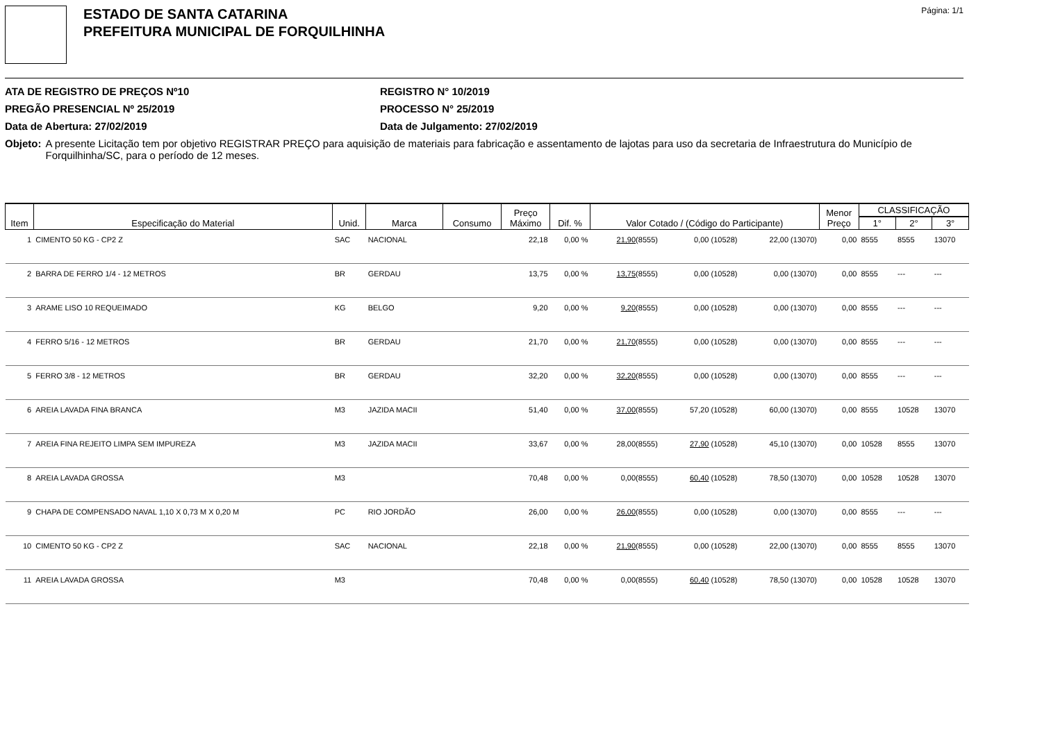ESTADO DE SANTA CATARINA
PREFEITURA MUNICIPAL DE FORQUILHINHA
Página: 1/1
ATA DE REGISTRO DE PREÇOS Nº10
PREGÃO PRESENCIAL Nº 25/2019
Data de Abertura: 27/02/2019
REGISTRO N° 10/2019
PROCESSO N° 25/2019
Data de Julgamento: 27/02/2019
Objeto: A presente Licitação tem por objetivo REGISTRAR PREÇO para aquisição de materiais para fabricação e assentamento de lajotas para uso da secretaria de Infraestrutura do Município de Forquilhinha/SC, para o período de 12 meses.
| Item | Especificação do Material | Unid. | Marca | Consumo | Preço Máximo | Dif. % | Valor Cotado / (Código do Participante) | | | Menor Preço | CLASSIFICAÇÃO | | |
| --- | --- | --- | --- | --- | --- | --- | --- | --- | --- | --- | --- | --- | --- |
| | | | | | | | | | | | 1° | 2° | 3° |
| 1 | CIMENTO 50 KG - CP2 Z | SAC | NACIONAL | | 22,18 | 0,00 % | 21,90 (8555) | 0,00 (10528) | 22,00 (13070) | 0,00 | 8555 | 8555 | 13070 |
| 2 | BARRA DE FERRO 1/4 - 12 METROS | BR | GERDAU | | 13,75 | 0,00 % | 13,75 (8555) | 0,00 (10528) | 0,00 (13070) | 0,00 | 8555 | --- | --- |
| 3 | ARAME LISO 10 REQUEIMADO | KG | BELGO | | 9,20 | 0,00 % | 9,20 (8555) | 0,00 (10528) | 0,00 (13070) | 0,00 | 8555 | --- | --- |
| 4 | FERRO 5/16 - 12 METROS | BR | GERDAU | | 21,70 | 0,00 % | 21,70 (8555) | 0,00 (10528) | 0,00 (13070) | 0,00 | 8555 | --- | --- |
| 5 | FERRO 3/8 - 12 METROS | BR | GERDAU | | 32,20 | 0,00 % | 32,20 (8555) | 0,00 (10528) | 0,00 (13070) | 0,00 | 8555 | --- | --- |
| 6 | AREIA LAVADA FINA BRANCA | M3 | JAZIDA MACII | | 51,40 | 0,00 % | 37,00 (8555) | 57,20 (10528) | 60,00 (13070) | 0,00 | 8555 | 10528 | 13070 |
| 7 | AREIA FINA REJEITO LIMPA SEM IMPUREZA | M3 | JAZIDA MACII | | 33,67 | 0,00 % | 28,00(8555) | 27,90 (10528) | 45,10 (13070) | 0,00 | 10528 | 8555 | 13070 |
| 8 | AREIA LAVADA GROSSA | M3 | | | 70,48 | 0,00 % | 0,00(8555) | 60,40 (10528) | 78,50 (13070) | 0,00 | 10528 | 10528 | 13070 |
| 9 | CHAPA DE COMPENSADO NAVAL 1,10 X 0,73 M X 0,20 M | PC | RIO JORDÃO | | 26,00 | 0,00 % | 26,00 (8555) | 0,00 (10528) | 0,00 (13070) | 0,00 | 8555 | --- | --- |
| 10 | CIMENTO 50 KG - CP2 Z | SAC | NACIONAL | | 22,18 | 0,00 % | 21,90 (8555) | 0,00 (10528) | 22,00 (13070) | 0,00 | 8555 | 8555 | 13070 |
| 11 | AREIA LAVADA GROSSA | M3 | | | 70,48 | 0,00 % | 0,00(8555) | 60,40 (10528) | 78,50 (13070) | 0,00 | 10528 | 10528 | 13070 |